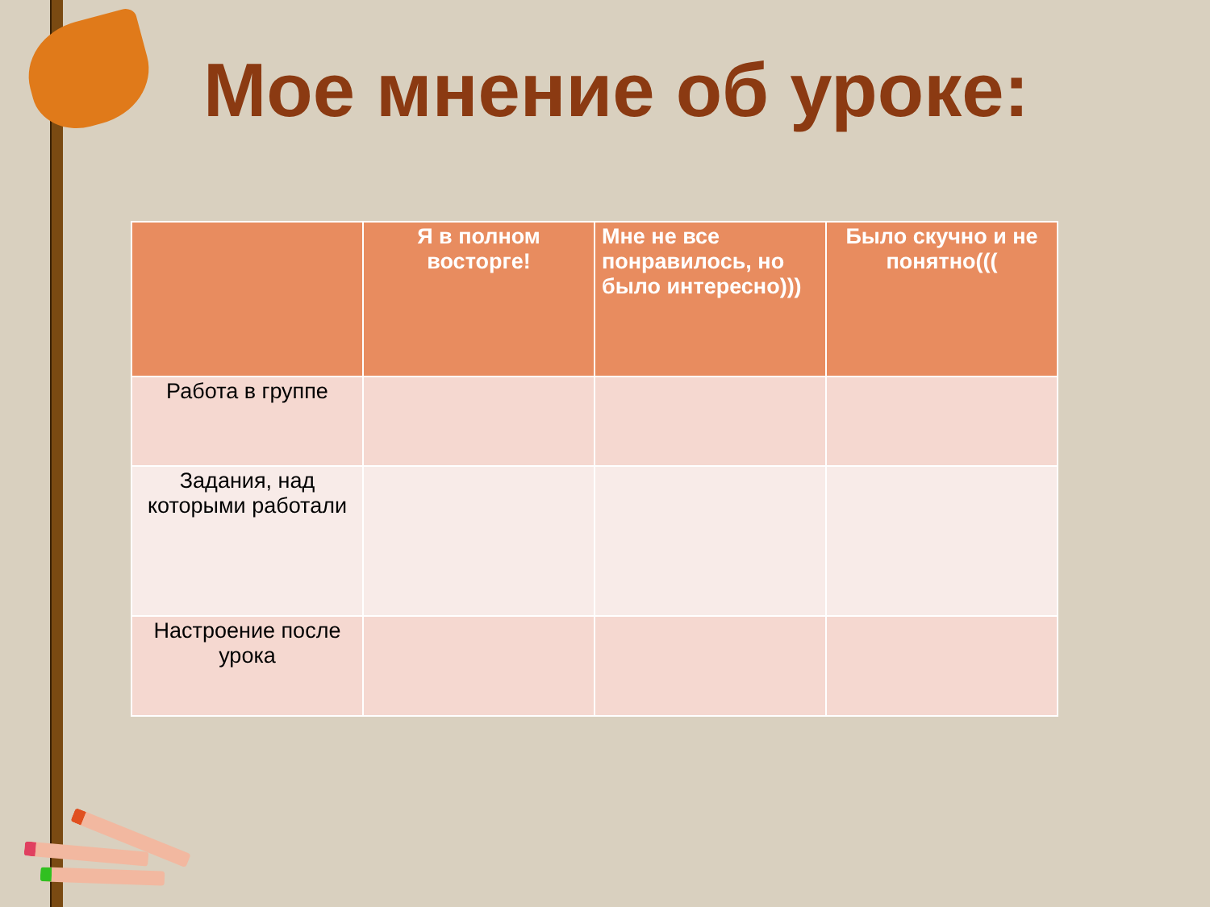Мое мнение об уроке:
| | Я в полном восторге! | Мне не все понравилось, но было интересно))) | Было скучно и не понятно((( |
| --- | --- | --- | --- |
| Работа в группе | | | |
| Задания, над которыми работали | | | |
| Настроение после урока | | | |